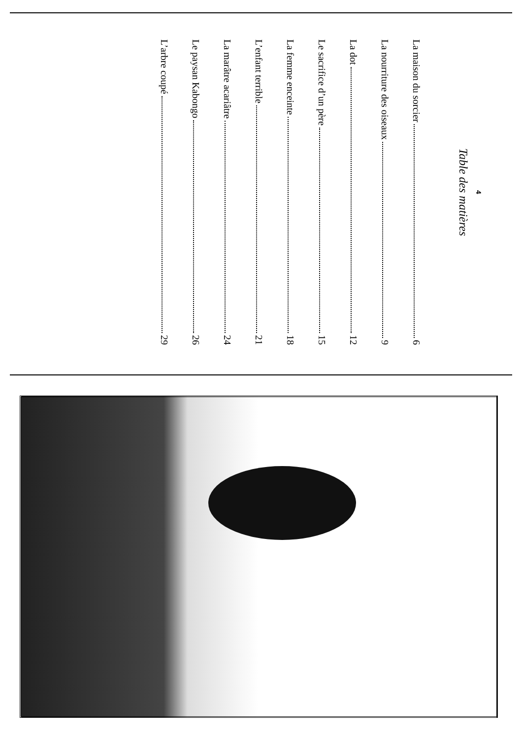4
Table des matières
La maison du sorcier 6
La nourriture des oiseaux 9
La dot 12
Le sacrifice d’un père 15
La femme enceinte 18
L’enfant terrible 21
La marâtre acariâtre 24
Le paysan Kabongo 26
L’arbre coupé 29